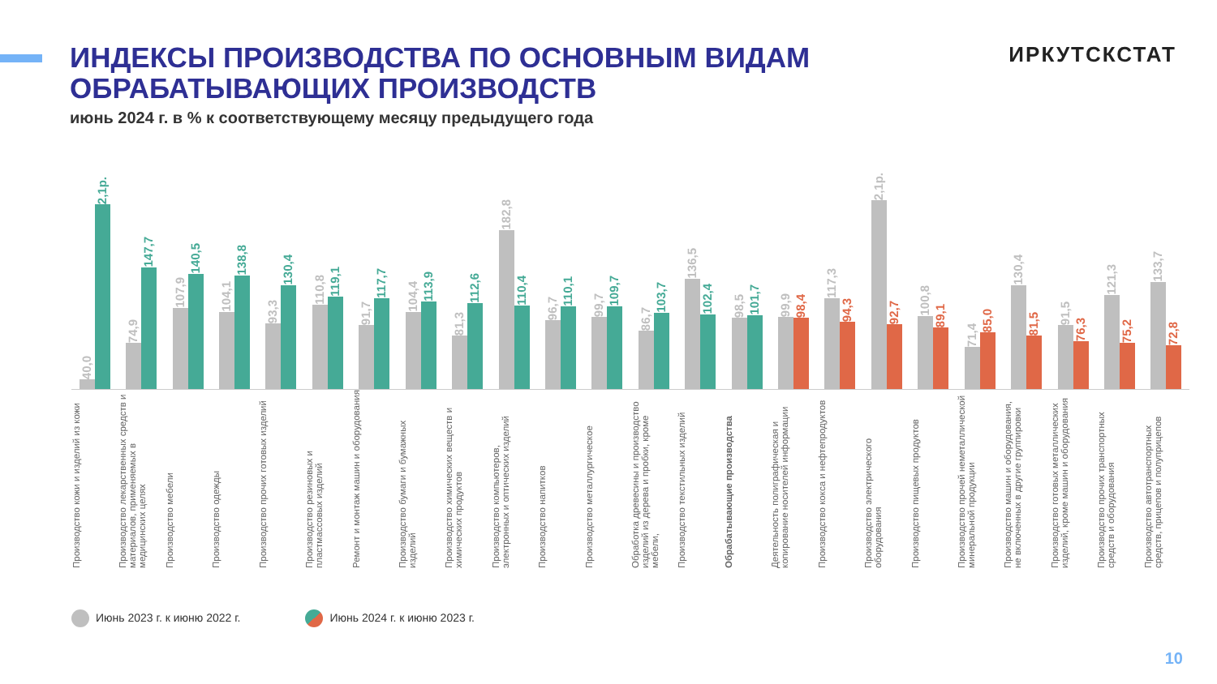ИНДЕКСЫ ПРОИЗВОДСТВА ПО ОСНОВНЫМ ВИДАМ
ОБРАБАТЫВАЮЩИХ ПРОИЗВОДСТВ
ИРКУТСКСТАТ
июнь 2024 г. в % к соответствующему месяцу предыдущего года
40,0
2,1р.
74,9
147,7
107,9
140,5
104,1
138,8
93,3
130,4
110,8
119,1
91,7
117,7
104,4
113,9
81,3
112,6
182,8
110,4
96,7
110,1
99,7
109,7
86,7
103,7
136,5
102,4
98,5
101,7
99,9
98,4
117,3
94,3
2,1р.
92,7
100,8
89,1
71,4
85,0
130,4
81,5
91,5
76,3
121,3
75,2
133,7
72,8
Производство кожи и изделий из кожи
Производство лекарственных средств и материалов, применяемых в медицинских целях
Производство мебели
Производство одежды
Производство прочих готовых изделий
Производство резиновых и пластмассовых изделий
Ремонт и монтаж машин и оборудования
Производство бумаги и бумажных изделий
Производство химических веществ и химических продуктов
Производство компьютеров, электронных и оптических изделий
Производство напитков
Производство металлургическое
Обработка древесины и производство изделий из дерева и пробки, кроме мебели,
Производство текстильных изделий
Обрабатывающие производства
Деятельность полиграфическая и копирование носителей информации
Производство кокса и нефтепродуктов
Производство электрического оборудования
Производство пищевых продуктов
Производство прочей неметаллической минеральной продукции
Производство машин и оборудования, не включенных в другие группировки
Производство готовых металлических изделий, кроме машин и оборудования
Производство прочих транспортных средств и оборудования
Производство автотранспортных средств, прицепов и полуприцепов
Июнь 2023 г. к июню 2022 г. Июнь 2024 г. к июню 2023 г.
10